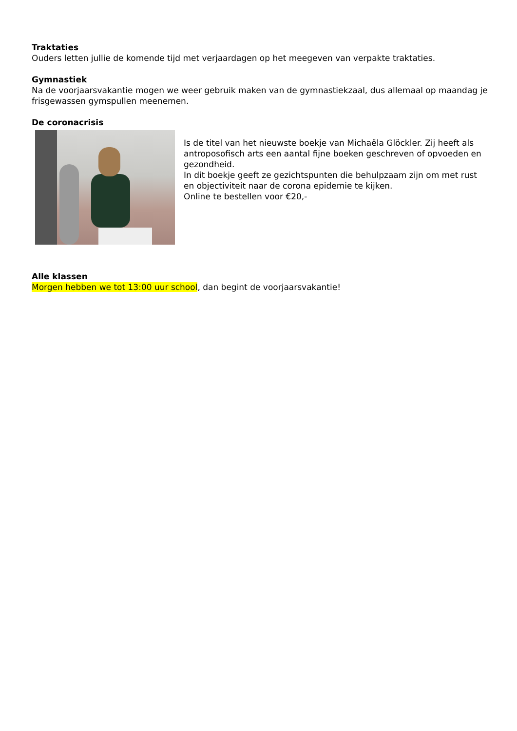Traktaties
Ouders letten jullie de komende tijd met verjaardagen op het meegeven van verpakte traktaties.
Gymnastiek
Na de voorjaarsvakantie mogen we weer gebruik maken van de gymnastiekzaal, dus allemaal op maandag je frisgewassen gymspullen meenemen.
De coronacrisis
Is de titel van het nieuwste boekje van Michaëla Glöckler. Zij heeft als antroposofisch arts een aantal fijne boeken geschreven of opvoeden en gezondheid.
In dit boekje geeft ze gezichtspunten die behulpzaam zijn om met rust en objectiviteit naar de corona epidemie te kijken.
Online te bestellen voor €20,-
Alle klassen
Morgen hebben we tot 13:00 uur school, dan begint de voorjaarsvakantie!